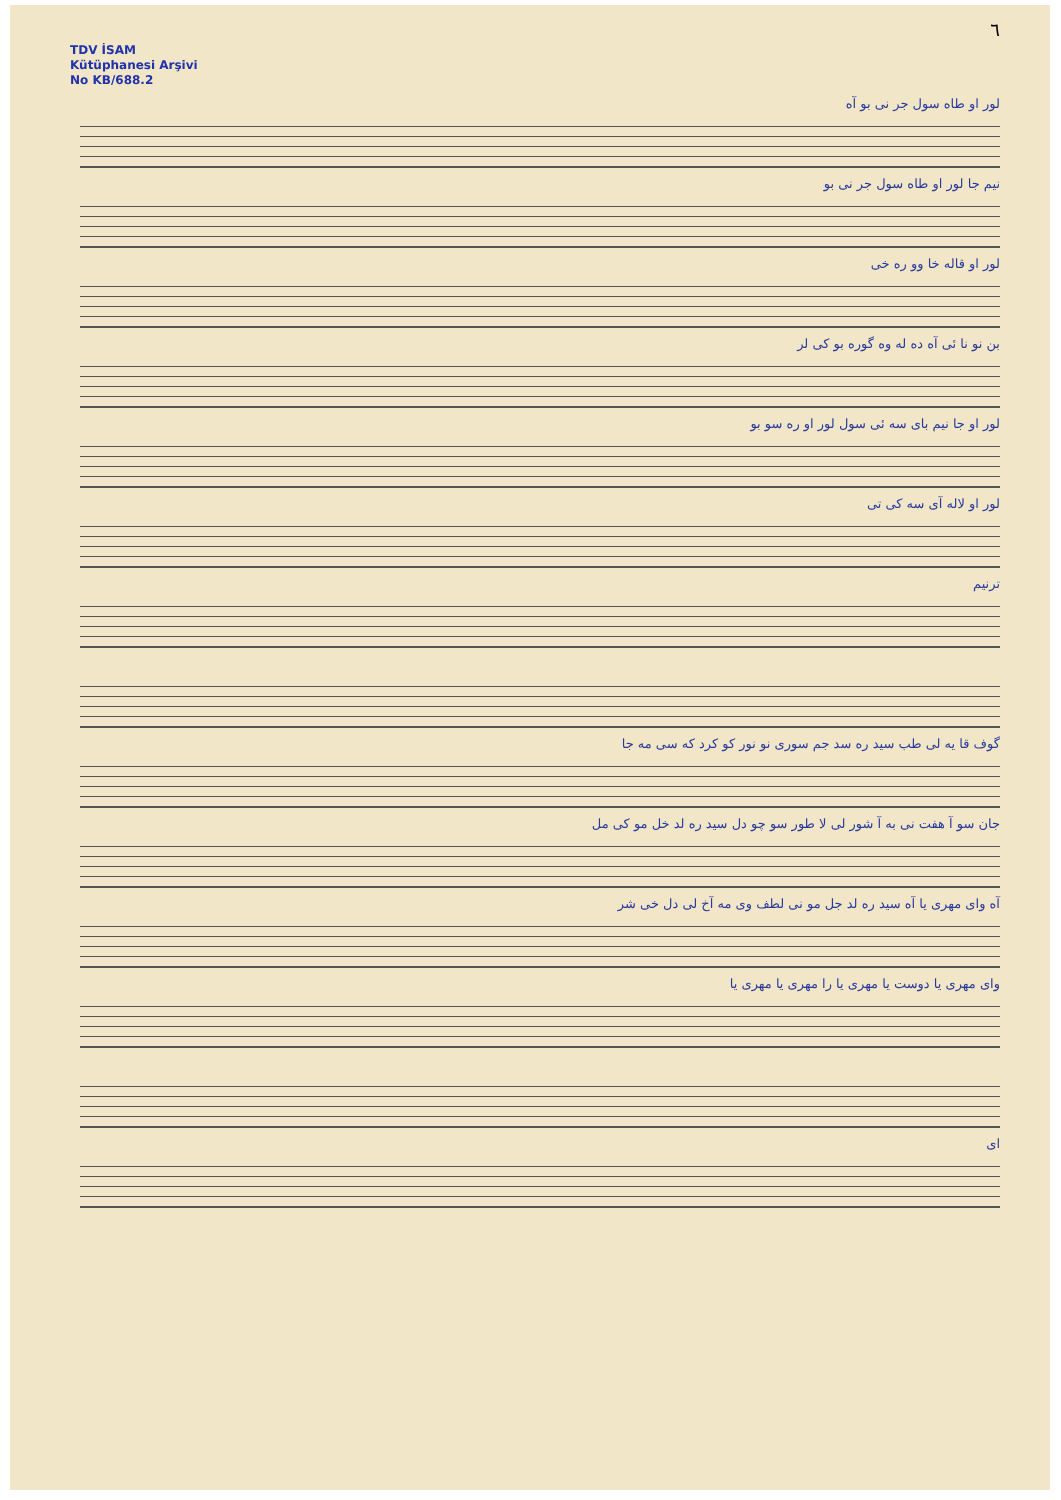٦
TDV İSAM
Kütüphanesi Arşivi
No KB/688.2
لور او طاه سول جر نی بو آه
نیم جا لور او طاه سول جر نی بو
لور او قاله خا وو ره خی
بن نو نا ئی آه ده له وه گوره بو کی لر
لور او جا نیم بای سه ئی سول لور او ره سو بو
لور او لاله آی سه کی تی
ترنیم
گوف قا یه لی طب سید ره سد جم سوری نو نور کو کرد که سی مه جا
جان سو آ هفت نی به آ شور لی لا طور سو چو دل سید ره لد خل مو کی مل
آه وای مهری یا آه سید ره لد جل مو نی لطف وی مه آخ لی دل خی شر
وای مهری یا دوست یا مهری یا را مهری یا مهری یا
ای